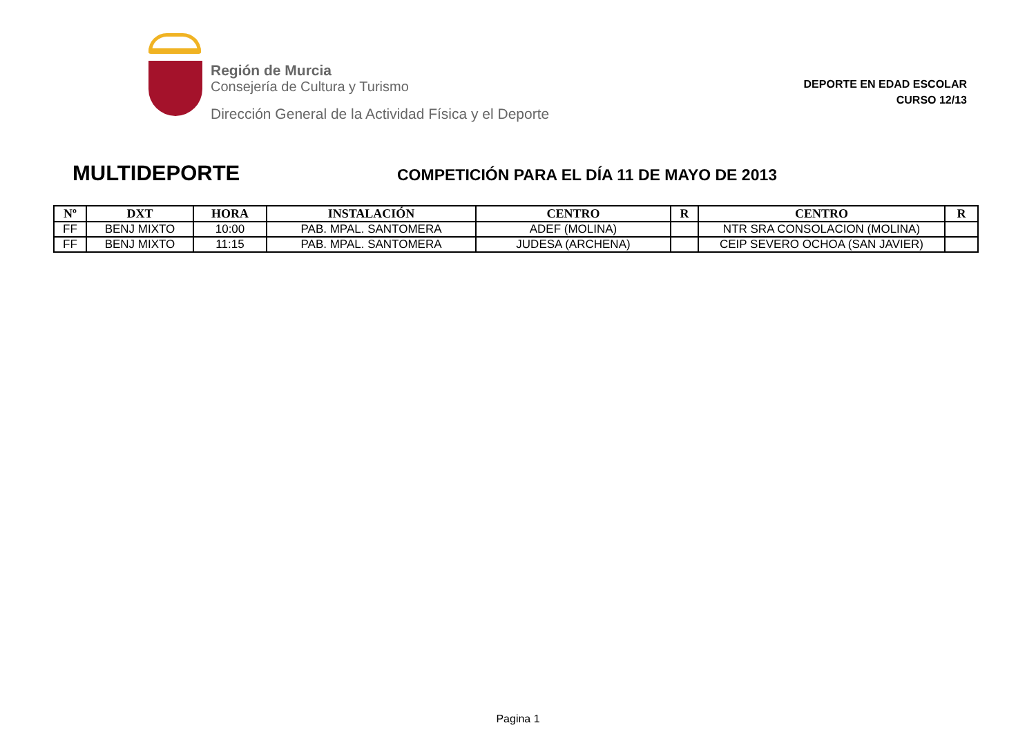Región de Murcia
Consejería de Cultura y Turismo
Dirección General de la Actividad Física y el Deporte
DEPORTE EN EDAD ESCOLAR
CURSO 12/13
MULTIDEPORTE
COMPETICIÓN PARA EL DÍA 11 DE MAYO DE 2013
| Nº | DXT | HORA | INSTALACIÓN | CENTRO | R | CENTRO | R |
| --- | --- | --- | --- | --- | --- | --- | --- |
| FF | BENJ MIXTO | 10:00 | PAB. MPAL. SANTOMERA | ADEF (MOLINA) | | NTR SRA CONSOLACION (MOLINA) | |
| FF | BENJ MIXTO | 11:15 | PAB. MPAL. SANTOMERA | JUDESA (ARCHENA) | | CEIP SEVERO OCHOA (SAN JAVIER) | |
Pagina 1